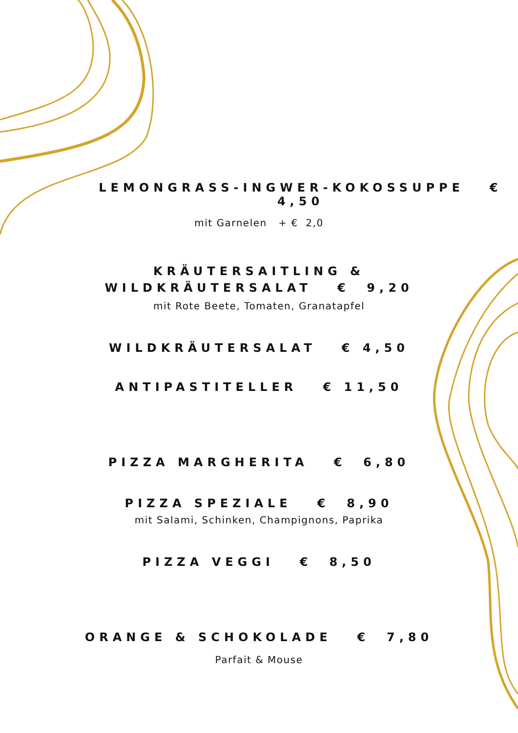LEMONGRASS-INGWER-KOKOSSUPPE € 4,50
mit Garnelen + € 2,0
KRÄUTERSAITLING &
WILDKRÄUTERSALAT € 9,20
mit Rote Beete, Tomaten, Granatapfel
WILDKRÄUTERSALAT € 4,50
ANTIPASTITELLER € 11,50
PIZZA MARGHERITA € 6,80
PIZZA SPEZIALE € 8,90
mit Salami, Schinken, Champignons, Paprika
PIZZA VEGGI € 8,50
ORANGE & SCHOKOLADE € 7,80
Parfait & Mouse